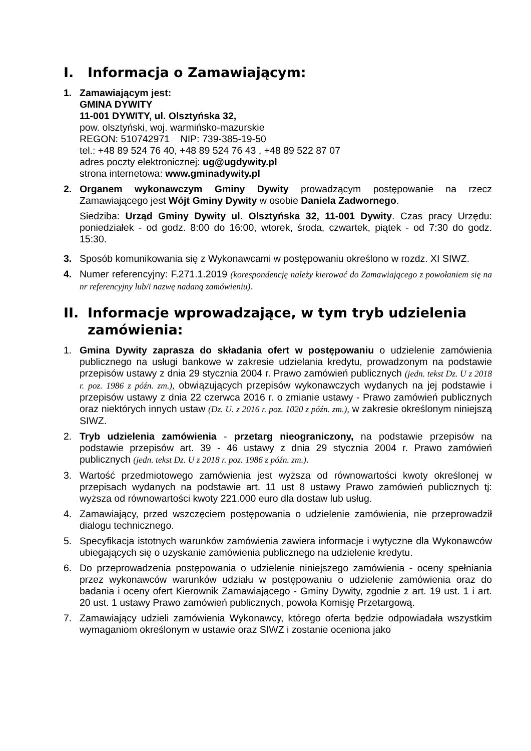I. Informacja o Zamawiającym:
1. Zamawiającym jest:
GMINA DYWITY
11-001 DYWITY, ul. Olsztyńska 32,
pow. olsztyński, woj. warmińsko-mazurskie
REGON: 510742971 NIP: 739-385-19-50
tel.: +48 89 524 76 40, +48 89 524 76 43 , +48 89 522 87 07
adres poczty elektronicznej: ug@ugdywity.pl
strona internetowa: www.gminadywity.pl
2. Organem wykonawczym Gminy Dywity prowadzącym postępowanie na rzecz Zamawiającego jest Wójt Gminy Dywity w osobie Daniela Zadwornego.
Siedziba: Urząd Gminy Dywity ul. Olsztyńska 32, 11-001 Dywity. Czas pracy Urzędu: poniedziałek - od godz. 8:00 do 16:00, wtorek, środa, czwartek, piątek - od 7:30 do godz. 15:30.
3. Sposób komunikowania się z Wykonawcami w postępowaniu określono w rozdz. XI SIWZ.
4. Numer referencyjny: F.271.1.2019 (korespondencję należy kierować do Zamawiającego z powołaniem się na nr referencyjny lub/i nazwę nadaną zamówieniu).
II. Informacje wprowadzające, w tym tryb udzielenia zamówienia:
1. Gmina Dywity zaprasza do składania ofert w postępowaniu o udzielenie zamówienia publicznego na usługi bankowe w zakresie udzielania kredytu, prowadzonym na podstawie przepisów ustawy z dnia 29 stycznia 2004 r. Prawo zamówień publicznych (jedn. tekst Dz. U z 2018 r. poz. 1986 z późn. zm.), obwiązujących przepisów wykonawczych wydanych na jej podstawie i przepisów ustawy z dnia 22 czerwca 2016 r. o zmianie ustawy - Prawo zamówień publicznych oraz niektórych innych ustaw (Dz. U. z 2016 r. poz. 1020 z późn. zm.), w zakresie określonym niniejszą SIWZ.
2. Tryb udzielenia zamówienia - przetarg nieograniczony, na podstawie przepisów na podstawie przepisów art. 39 - 46 ustawy z dnia 29 stycznia 2004 r. Prawo zamówień publicznych (jedn. tekst Dz. U z 2018 r. poz. 1986 z późn. zm.).
3. Wartość przedmiotowego zamówienia jest wyższa od równowartości kwoty określonej w przepisach wydanych na podstawie art. 11 ust 8 ustawy Prawo zamówień publicznych tj: wyższa od równowartości kwoty 221.000 euro dla dostaw lub usług.
4. Zamawiający, przed wszczęciem postępowania o udzielenie zamówienia, nie przeprowadził dialogu technicznego.
5. Specyfikacja istotnych warunków zamówienia zawiera informacje i wytyczne dla Wykonawców ubiegających się o uzyskanie zamówienia publicznego na udzielenie kredytu.
6. Do przeprowadzenia postępowania o udzielenie niniejszego zamówienia - oceny spełniania przez wykonawców warunków udziału w postępowaniu o udzielenie zamówienia oraz do badania i oceny ofert Kierownik Zamawiającego - Gminy Dywity, zgodnie z art. 19 ust. 1 i art. 20 ust. 1 ustawy Prawo zamówień publicznych, powoła Komisję Przetargową.
7. Zamawiający udzieli zamówienia Wykonawcy, którego oferta będzie odpowiadała wszystkim wymaganiom określonym w ustawie oraz SIWZ i zostanie oceniona jako